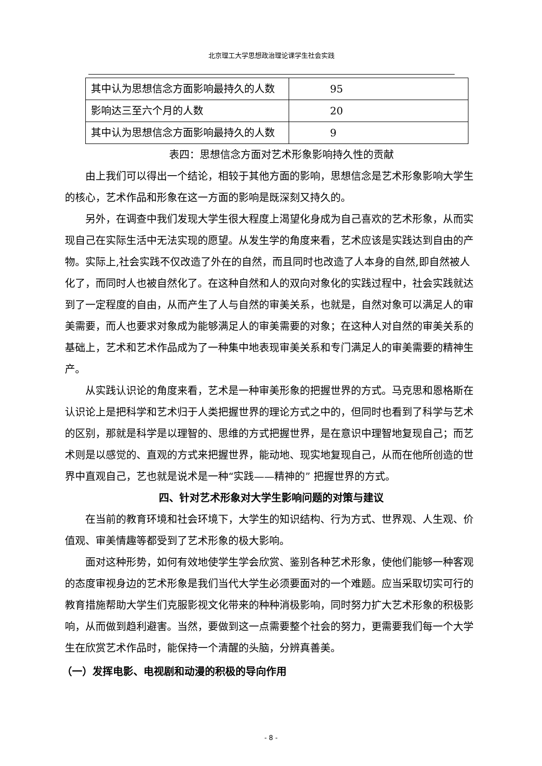北京理工大学思想政治理论课学生社会实践
| 其中认为思想信念方面影响最持久的人数 | 95 |
| 影响达三至六个月的人数 | 20 |
| 其中认为思想信念方面影响最持久的人数 | 9 |
表四：思想信念方面对艺术形象影响持久性的贡献
由上我们可以得出一个结论，相较于其他方面的影响，思想信念是艺术形象影响大学生的核心，艺术作品和形象在这一方面的影响是既深刻又持久的。
另外，在调查中我们发现大学生很大程度上渴望化身成为自己喜欢的艺术形象，从而实现自己在实际生活中无法实现的愿望。从发生学的角度来看，艺术应该是实践达到自由的产物。实际上,社会实践不仅改造了外在的自然，而且同时也改造了人本身的自然,即自然被人化了，而同时人也被自然化了。在这种自然和人的双向对象化的实践过程中，社会实践就达到了一定程度的自由，从而产生了人与自然的审美关系，也就是，自然对象可以满足人的审美需要，而人也要求对象成为能够满足人的审美需要的对象；在这种人对自然的审美关系的基础上，艺术和艺术作品成为了一种集中地表现审美关系和专门满足人的审美需要的精神生产。
从实践认识论的角度来看，艺术是一种审美形象的把握世界的方式。马克思和恩格斯在认识论上是把科学和艺术归于人类把握世界的理论方式之中的，但同时也看到了科学与艺术的区别，那就是科学是以理智的、思维的方式把握世界，是在意识中理智地复现自己；而艺术则是以感觉的、直观的方式来把握世界，能动地、现实地复现自己，从而在他所创造的世界中直观自己，艺也就是说术是一种“实践——精神的” 把握世界的方式。
四、针对艺术形象对大学生影响问题的对策与建议
在当前的教育环境和社会环境下，大学生的知识结构、行为方式、世界观、人生观、价值观、审美情趣等都受到了艺术形象的极大影响。
面对这种形势，如何有效地使学生学会欣赏、鉴别各种艺术形象，使他们能够一种客观的态度审视身边的艺术形象是我们当代大学生必须要面对的一个难题。应当采取切实可行的教育措施帮助大学生们克服影视文化带来的种种消极影响，同时努力扩大艺术形象的积极影响，从而做到趋利避害。当然，要做到这一点需要整个社会的努力，更需要我们每一个大学生在欣赏艺术作品时，能保持一个清醒的头脑，分辨真善美。
（一）发挥电影、电视剧和动漫的积极的导向作用
- 8 -